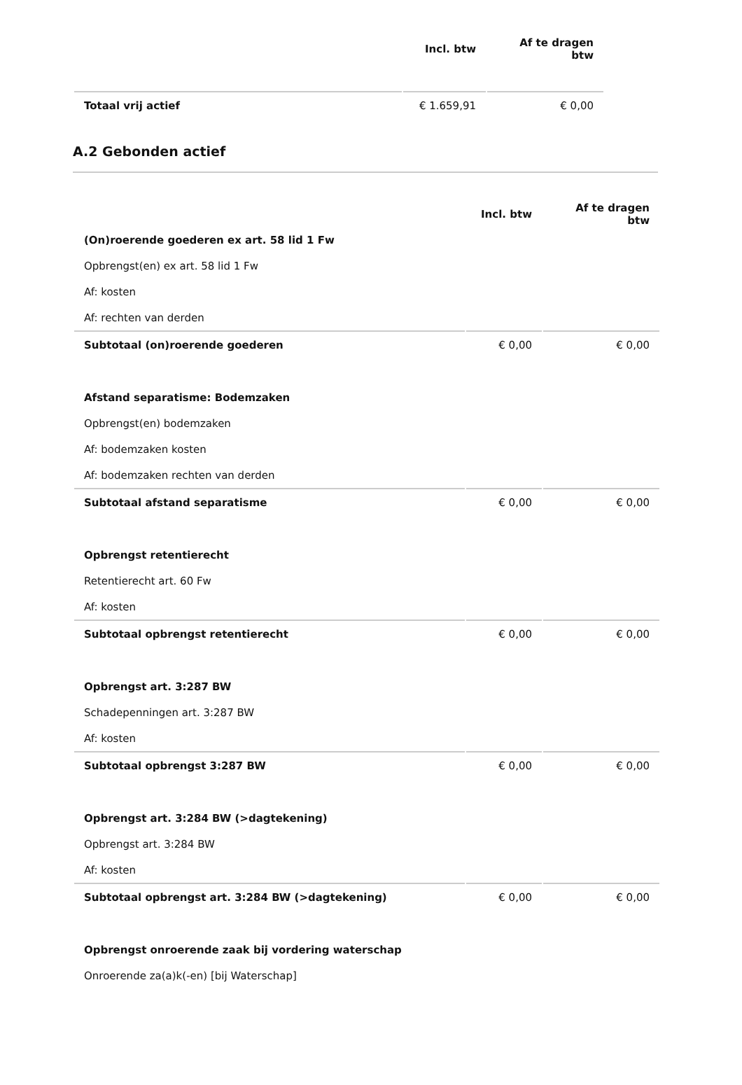| | Incl. btw | Af te dragen btw |
| --- | --- | --- |
| Totaal vrij actief | € 1.659,91 | € 0,00 |
A.2 Gebonden actief
| | Incl. btw | Af te dragen btw |
| --- | --- | --- |
| (On)roerende goederen ex art. 58 lid 1 Fw | | |
| Opbrengst(en) ex art. 58 lid 1 Fw | | |
| Af: kosten | | |
| Af: rechten van derden | | |
| Subtotaal (on)roerende goederen | € 0,00 | € 0,00 |
| Afstand separatisme: Bodemzaken | | |
| Opbrengst(en) bodemzaken | | |
| Af: bodemzaken kosten | | |
| Af: bodemzaken rechten van derden | | |
| Subtotaal afstand separatisme | € 0,00 | € 0,00 |
| Opbrengst retentierecht | | |
| Retentierecht art. 60 Fw | | |
| Af: kosten | | |
| Subtotaal opbrengst retentierecht | € 0,00 | € 0,00 |
| Opbrengst art. 3:287 BW | | |
| Schadepenningen art. 3:287 BW | | |
| Af: kosten | | |
| Subtotaal opbrengst 3:287 BW | € 0,00 | € 0,00 |
| Opbrengst art. 3:284 BW (>dagtekening) | | |
| Opbrengst art. 3:284 BW | | |
| Af: kosten | | |
| Subtotaal opbrengst art. 3:284 BW (>dagtekening) | € 0,00 | € 0,00 |
| Opbrengst onroerende zaak bij vordering waterschap | | |
| Onroerende za(a)k(-en) [bij Waterschap] | | |